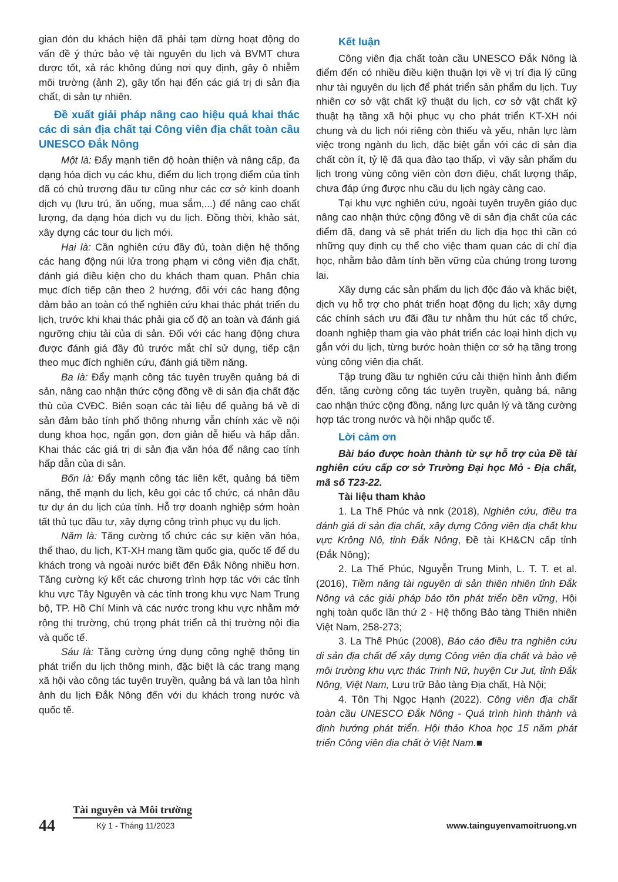gian đón du khách hiện đã phải tạm dừng hoạt động do vấn đề ý thức bảo vệ tài nguyên du lịch và BVMT chưa được tốt, xả rác không đúng nơi quy định, gây ô nhiễm môi trường (ảnh 2), gây tổn hại đến các giá trị di sản địa chất, di sản tự nhiên.
Đề xuất giải pháp nâng cao hiệu quả khai thác các di sản địa chất tại Công viên địa chất toàn cầu UNESCO Đắk Nông
Một là: Đẩy mạnh tiến độ hoàn thiện và nâng cấp, đa dạng hóa dịch vụ các khu, điểm du lịch trọng điểm của tỉnh đã có chủ trương đầu tư cũng như các cơ sở kinh doanh dịch vụ (lưu trú, ăn uống, mua sắm,...) để nâng cao chất lượng, đa dạng hóa dịch vụ du lịch. Đồng thời, khảo sát, xây dựng các tour du lịch mới.
Hai là: Cần nghiên cứu đầy đủ, toàn diện hệ thống các hang động núi lửa trong phạm vi công viên địa chất, đánh giá điều kiện cho du khách tham quan. Phân chia mục đích tiếp cận theo 2 hướng, đối với các hang động đảm bảo an toàn có thể nghiên cứu khai thác phát triển du lịch, trước khi khai thác phải gia cố độ an toàn và đánh giá ngưỡng chịu tải của di sản. Đối với các hang động chưa được đánh giá đầy đủ trước mắt chỉ sử dụng, tiếp cận theo mục đích nghiên cứu, đánh giá tiềm năng.
Ba là: Đẩy mạnh công tác tuyên truyền quảng bá di sản, nâng cao nhận thức cộng đồng về di sản địa chất đặc thù của CVĐC. Biên soạn các tài liệu để quảng bá về di sản đảm bảo tính phổ thông nhưng vẫn chính xác về nội dung khoa học, ngắn gọn, đơn giản dễ hiểu và hấp dẫn. Khai thác các giá trị di sản địa văn hóa để nâng cao tính hấp dẫn của di sản.
Bốn là: Đẩy mạnh công tác liên kết, quảng bá tiềm năng, thế mạnh du lịch, kêu gọi các tổ chức, cá nhân đầu tư dự án du lịch của tỉnh. Hỗ trợ doanh nghiệp sớm hoàn tất thủ tục đầu tư, xây dựng công trình phục vụ du lịch.
Năm là: Tăng cường tổ chức các sự kiện văn hóa, thể thao, du lịch, KT-XH mang tầm quốc gia, quốc tế để du khách trong và ngoài nước biết đến Đắk Nông nhiều hơn. Tăng cường ký kết các chương trình hợp tác với các tỉnh khu vực Tây Nguyên và các tỉnh trong khu vực Nam Trung bộ, TP. Hồ Chí Minh và các nước trong khu vực nhằm mở rộng thị trường, chú trọng phát triển cả thị trường nội địa và quốc tế.
Sáu là: Tăng cường ứng dụng công nghệ thông tin phát triển du lịch thông minh, đặc biệt là các trang mạng xã hội vào công tác tuyên truyền, quảng bá và lan tỏa hình ảnh du lịch Đắk Nông đến với du khách trong nước và quốc tế.
Kết luận
Công viên địa chất toàn cầu UNESCO Đắk Nông là điểm đến có nhiều điều kiện thuận lợi về vị trí địa lý cũng như tài nguyên du lịch để phát triển sản phẩm du lịch. Tuy nhiên cơ sở vật chất kỹ thuật du lịch, cơ sở vật chất kỹ thuật hạ tầng xã hội phục vụ cho phát triển KT-XH nói chung và du lịch nói riêng còn thiếu và yếu, nhân lực làm việc trong ngành du lịch, đặc biệt gắn với các di sản địa chất còn ít, tỷ lệ đã qua đào tạo thấp, vì vậy sản phẩm du lịch trong vùng công viên còn đơn điệu, chất lượng thấp, chưa đáp ứng được nhu cầu du lịch ngày càng cao.
Tại khu vực nghiên cứu, ngoài tuyên truyền giáo dục nâng cao nhận thức cộng đồng về di sản địa chất của các điểm đã, đang và sẽ phát triển du lịch địa học thì cần có những quy định cụ thể cho việc tham quan các di chỉ địa học, nhằm bảo đảm tính bền vững của chúng trong tương lai.
Xây dựng các sản phẩm du lịch độc đáo và khác biệt, dịch vụ hỗ trợ cho phát triển hoạt động du lịch; xây dựng các chính sách ưu đãi đầu tư nhằm thu hút các tổ chức, doanh nghiệp tham gia vào phát triển các loại hình dịch vụ gắn với du lịch, từng bước hoàn thiện cơ sở hạ tầng trong vùng công viên địa chất.
Tập trung đầu tư nghiên cứu cải thiện hình ảnh điểm đến, tăng cường công tác tuyên truyền, quảng bá, nâng cao nhận thức cộng đồng, năng lực quản lý và tăng cường hợp tác trong nước và hội nhập quốc tế.
Lời cảm ơn
Bài báo được hoàn thành từ sự hỗ trợ của Đề tài nghiên cứu cấp cơ sở Trường Đại học Mỏ - Địa chất, mã số T23-22.
Tài liệu tham khảo
1. La Thế Phúc và nnk (2018), Nghiên cứu, điều tra đánh giá di sản địa chất, xây dựng Công viên địa chất khu vực Krông Nô, tỉnh Đắk Nông, Đề tài KH&CN cấp tỉnh (Đắk Nông);
2. La Thế Phúc, Nguyễn Trung Minh, L. T. T. et al. (2016), Tiềm năng tài nguyên di sản thiên nhiên tỉnh Đắk Nông và các giải pháp bảo tồn phát triển bền vững, Hội nghị toàn quốc lần thứ 2 - Hệ thống Bảo tàng Thiên nhiên Việt Nam, 258-273;
3. La Thế Phúc (2008), Báo cáo điều tra nghiên cứu di sản địa chất để xây dựng Công viên địa chất và bảo vệ môi trường khu vực thác Trinh Nữ, huyện Cư Jut, tỉnh Đắk Nông, Việt Nam, Lưu trữ Bảo tàng Địa chất, Hà Nội;
4. Tôn Thị Ngọc Hạnh (2022). Công viên địa chất toàn cầu UNESCO Đắk Nông - Quá trình hình thành và định hướng phát triển. Hội thảo Khoa học 15 năm phát triển Công viên địa chất ở Việt Nam.■
44
Tài nguyên và Môi trường
Kỳ 1 - Tháng 11/2023
www.tainguyenvamoitruong.vn